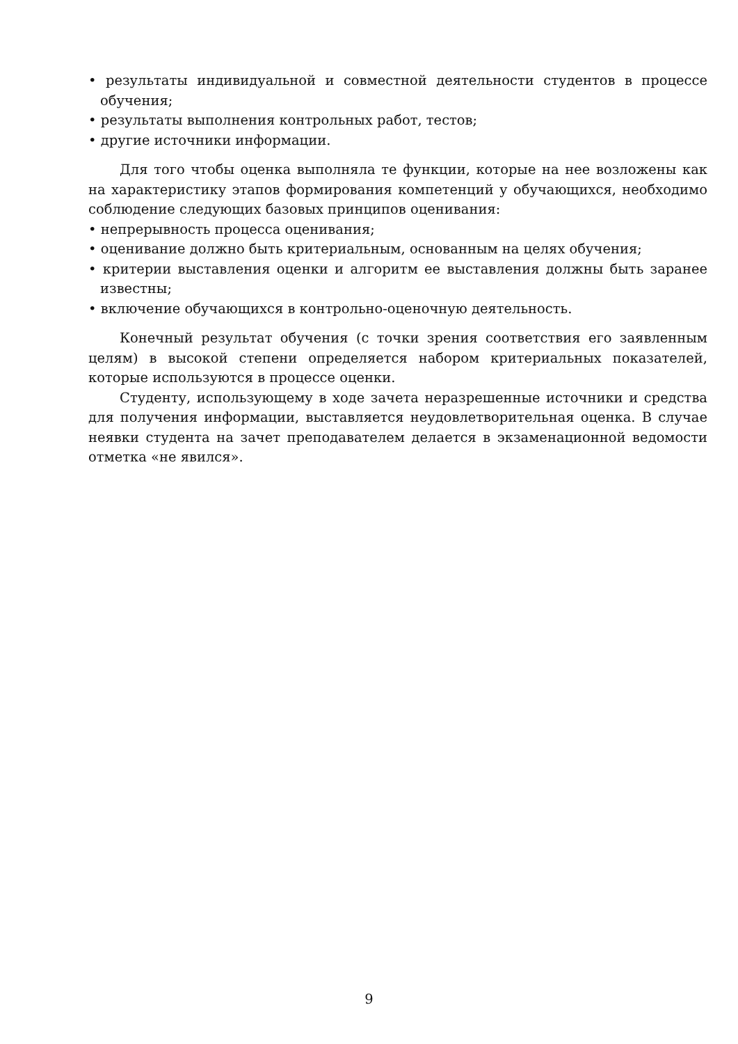• результаты индивидуальной и совместной деятельности студентов в процессе обучения;
• результаты выполнения контрольных работ, тестов;
• другие источники информации.
Для того чтобы оценка выполняла те функции, которые на нее возложены как на характеристику этапов формирования компетенций у обучающихся, необходимо соблюдение следующих базовых принципов оценивания:
• непрерывность процесса оценивания;
• оценивание должно быть критериальным, основанным на целях обучения;
• критерии выставления оценки и алгоритм ее выставления должны быть заранее известны;
• включение обучающихся в контрольно-оценочную деятельность.
Конечный результат обучения (с точки зрения соответствия его заявленным целям) в высокой степени определяется набором критериальных показателей, которые используются в процессе оценки.
Студенту, использующему в ходе зачета неразрешенные источники и средства для получения информации, выставляется неудовлетворительная оценка. В случае неявки студента на зачет преподавателем делается в экзаменационной ведомости отметка «не явился».
9